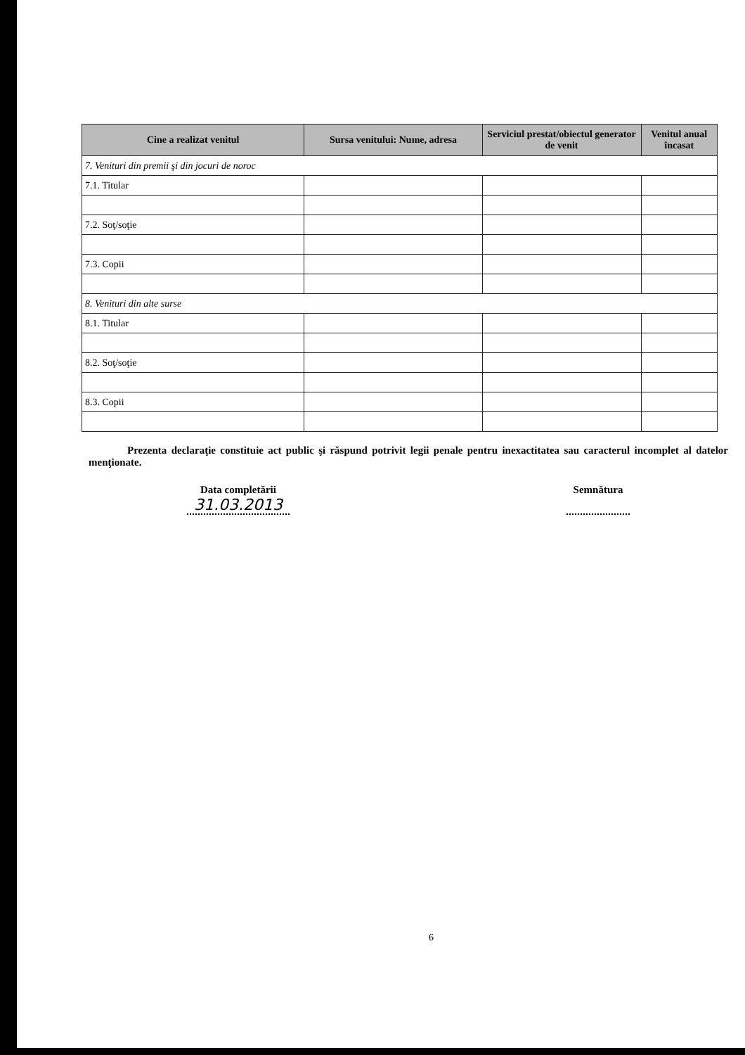| Cine a realizat venitul | Sursa venitului: Nume, adresa | Serviciul prestat/obiectul generator de venit | Venitul anual încasat |
| --- | --- | --- | --- |
| 7. Venituri din premii şi din jocuri de noroc | | | |
| 7.1. Titular | | | |
| 7.2. Soţ/soţie | | | |
| 7.3. Copii | | | |
| 8. Venituri din alte surse | | | |
| 8.1. Titular | | | |
| 8.2. Soţ/soţie | | | |
| 8.3. Copii | | | |
Prezenta declaraţie constituie act public şi răspund potrivit legii penale pentru inexactitatea sau caracterul incomplet al datelor menţionate.
Data completării
31.03.2013
Semnătura
6